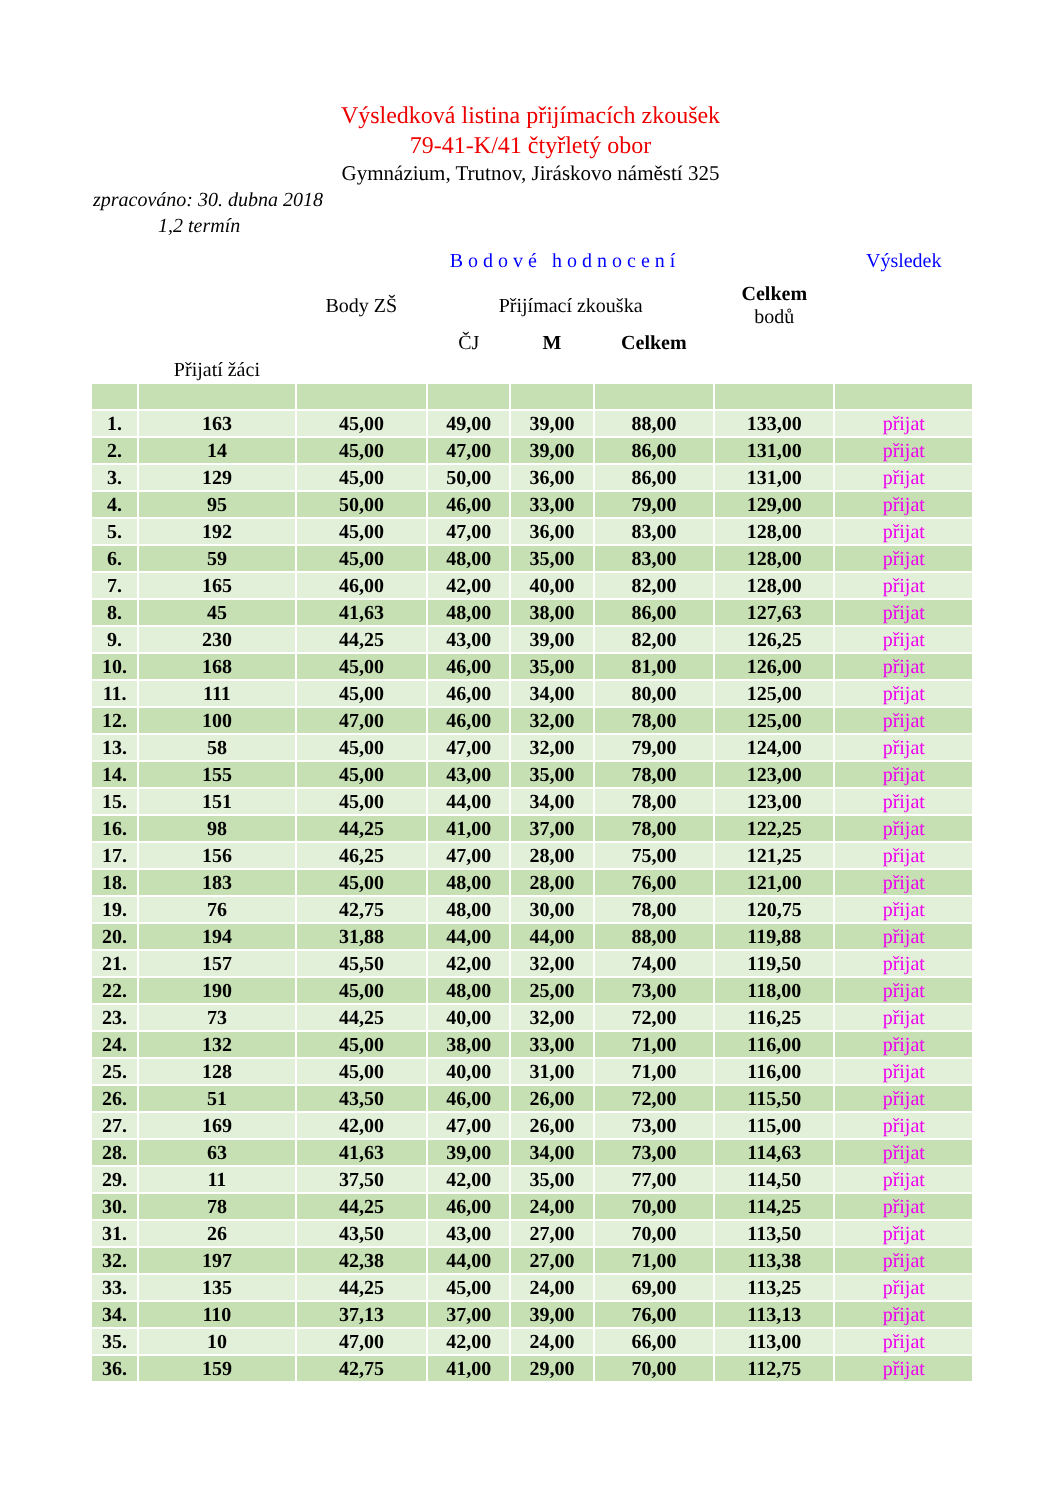Výsledková listina přijímacích zkoušek
79-41-K/41 čtyřletý obor
Gymnázium, Trutnov, Jiráskovo náměstí 325
zpracováno: 30. dubna 2018
1,2 termín
| | | Bodové hodnocení | | | | | Výsledek |
| --- | --- | --- | --- | --- | --- | --- | --- |
| | | Body ZŠ | Přijímací zkouška | | | Celkem bodů | |
| | | | ČJ | M | Celkem | | |
| | Přijatí žáci | | | | | | |
| 1. | 163 | 45,00 | 49,00 | 39,00 | 88,00 | 133,00 | přijat |
| 2. | 14 | 45,00 | 47,00 | 39,00 | 86,00 | 131,00 | přijat |
| 3. | 129 | 45,00 | 50,00 | 36,00 | 86,00 | 131,00 | přijat |
| 4. | 95 | 50,00 | 46,00 | 33,00 | 79,00 | 129,00 | přijat |
| 5. | 192 | 45,00 | 47,00 | 36,00 | 83,00 | 128,00 | přijat |
| 6. | 59 | 45,00 | 48,00 | 35,00 | 83,00 | 128,00 | přijat |
| 7. | 165 | 46,00 | 42,00 | 40,00 | 82,00 | 128,00 | přijat |
| 8. | 45 | 41,63 | 48,00 | 38,00 | 86,00 | 127,63 | přijat |
| 9. | 230 | 44,25 | 43,00 | 39,00 | 82,00 | 126,25 | přijat |
| 10. | 168 | 45,00 | 46,00 | 35,00 | 81,00 | 126,00 | přijat |
| 11. | 111 | 45,00 | 46,00 | 34,00 | 80,00 | 125,00 | přijat |
| 12. | 100 | 47,00 | 46,00 | 32,00 | 78,00 | 125,00 | přijat |
| 13. | 58 | 45,00 | 47,00 | 32,00 | 79,00 | 124,00 | přijat |
| 14. | 155 | 45,00 | 43,00 | 35,00 | 78,00 | 123,00 | přijat |
| 15. | 151 | 45,00 | 44,00 | 34,00 | 78,00 | 123,00 | přijat |
| 16. | 98 | 44,25 | 41,00 | 37,00 | 78,00 | 122,25 | přijat |
| 17. | 156 | 46,25 | 47,00 | 28,00 | 75,00 | 121,25 | přijat |
| 18. | 183 | 45,00 | 48,00 | 28,00 | 76,00 | 121,00 | přijat |
| 19. | 76 | 42,75 | 48,00 | 30,00 | 78,00 | 120,75 | přijat |
| 20. | 194 | 31,88 | 44,00 | 44,00 | 88,00 | 119,88 | přijat |
| 21. | 157 | 45,50 | 42,00 | 32,00 | 74,00 | 119,50 | přijat |
| 22. | 190 | 45,00 | 48,00 | 25,00 | 73,00 | 118,00 | přijat |
| 23. | 73 | 44,25 | 40,00 | 32,00 | 72,00 | 116,25 | přijat |
| 24. | 132 | 45,00 | 38,00 | 33,00 | 71,00 | 116,00 | přijat |
| 25. | 128 | 45,00 | 40,00 | 31,00 | 71,00 | 116,00 | přijat |
| 26. | 51 | 43,50 | 46,00 | 26,00 | 72,00 | 115,50 | přijat |
| 27. | 169 | 42,00 | 47,00 | 26,00 | 73,00 | 115,00 | přijat |
| 28. | 63 | 41,63 | 39,00 | 34,00 | 73,00 | 114,63 | přijat |
| 29. | 11 | 37,50 | 42,00 | 35,00 | 77,00 | 114,50 | přijat |
| 30. | 78 | 44,25 | 46,00 | 24,00 | 70,00 | 114,25 | přijat |
| 31. | 26 | 43,50 | 43,00 | 27,00 | 70,00 | 113,50 | přijat |
| 32. | 197 | 42,38 | 44,00 | 27,00 | 71,00 | 113,38 | přijat |
| 33. | 135 | 44,25 | 45,00 | 24,00 | 69,00 | 113,25 | přijat |
| 34. | 110 | 37,13 | 37,00 | 39,00 | 76,00 | 113,13 | přijat |
| 35. | 10 | 47,00 | 42,00 | 24,00 | 66,00 | 113,00 | přijat |
| 36. | 159 | 42,75 | 41,00 | 29,00 | 70,00 | 112,75 | přijat |